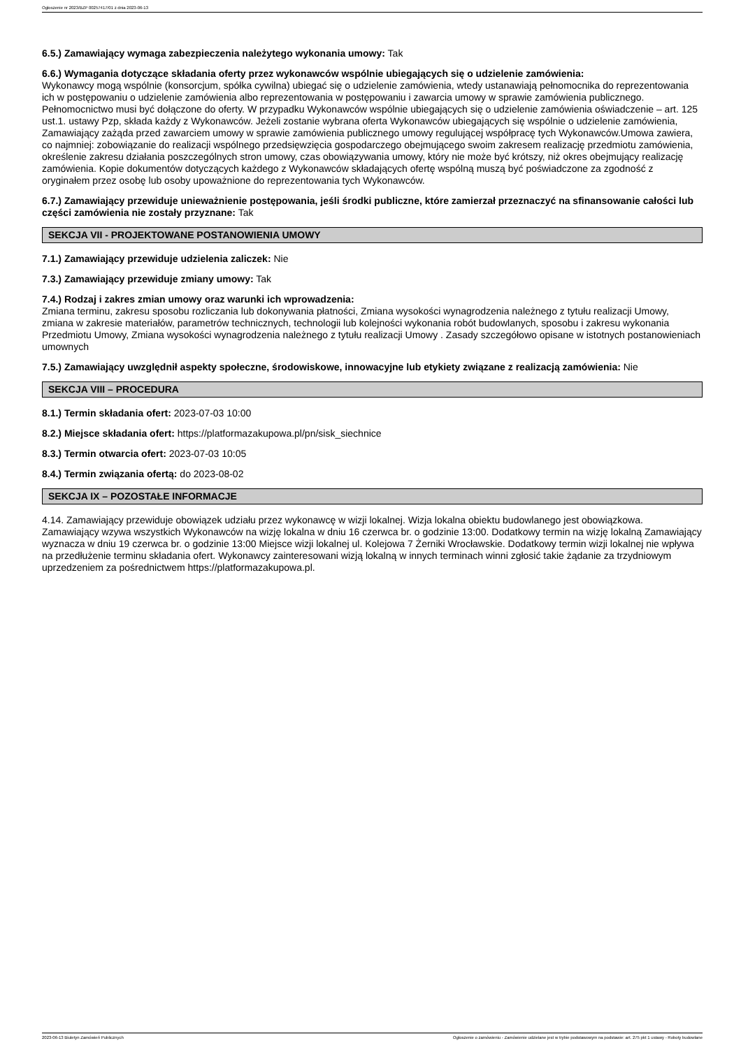Ogłoszenie nr 2023/BZP 00257417/01 z dnia 2023-06-13
6.5.) Zamawiający wymaga zabezpieczenia należytego wykonania umowy: Tak
6.6.) Wymagania dotyczące składania oferty przez wykonawców wspólnie ubiegających się o udzielenie zamówienia:
Wykonawcy mogą wspólnie (konsorcjum, spółka cywilna) ubiegać się o udzielenie zamówienia, wtedy ustanawiają pełnomocnika do reprezentowania ich w postępowaniu o udzielenie zamówienia albo reprezentowania w postępowaniu i zawarcia umowy w sprawie zamówienia publicznego. Pełnomocnictwo musi być dołączone do oferty. W przypadku Wykonawców wspólnie ubiegających się o udzielenie zamówienia oświadczenie – art. 125 ust.1. ustawy Pzp, składa każdy z Wykonawców. Jeżeli zostanie wybrana oferta Wykonawców ubiegających się wspólnie o udzielenie zamówienia, Zamawiający zażąda przed zawarciem umowy w sprawie zamówienia publicznego umowy regulującej współpracę tych Wykonawców.Umowa zawiera, co najmniej: zobowiązanie do realizacji wspólnego przedsięwzięcia gospodarczego obejmującego swoim zakresem realizację przedmiotu zamówienia, określenie zakresu działania poszczególnych stron umowy, czas obowiązywania umowy, który nie może być krótszy, niż okres obejmujący realizację zamówienia. Kopie dokumentów dotyczących każdego z Wykonawców składających ofertę wspólną muszą być poświadczone za zgodność z oryginałem przez osobę lub osoby upoważnione do reprezentowania tych Wykonawców.
6.7.) Zamawiający przewiduje unieważnienie postępowania, jeśli środki publiczne, które zamierzał przeznaczyć na sfinansowanie całości lub części zamówienia nie zostały przyznane: Tak
SEKCJA VII - PROJEKTOWANE POSTANOWIENIA UMOWY
7.1.) Zamawiający przewiduje udzielenia zaliczek: Nie
7.3.) Zamawiający przewiduje zmiany umowy: Tak
7.4.) Rodzaj i zakres zmian umowy oraz warunki ich wprowadzenia:
Zmiana terminu, zakresu sposobu rozliczania lub dokonywania płatności, Zmiana wysokości wynagrodzenia należnego z tytułu realizacji Umowy, zmiana w zakresie materiałów, parametrów technicznych, technologii lub kolejności wykonania robót budowlanych, sposobu i zakresu wykonania Przedmiotu Umowy, Zmiana wysokości wynagrodzenia należnego z tytułu realizacji Umowy . Zasady szczegółowo opisane w istotnych postanowieniach umownych
7.5.) Zamawiający uwzględnił aspekty społeczne, środowiskowe, innowacyjne lub etykiety związane z realizacją zamówienia: Nie
SEKCJA VIII – PROCEDURA
8.1.) Termin składania ofert: 2023-07-03 10:00
8.2.) Miejsce składania ofert: https://platformazakupowa.pl/pn/sisk_siechnice
8.3.) Termin otwarcia ofert: 2023-07-03 10:05
8.4.) Termin związania ofertą: do 2023-08-02
SEKCJA IX – POZOSTAŁE INFORMACJE
4.14. Zamawiający przewiduje obowiązek udziału przez wykonawcę w wizji lokalnej. Wizja lokalna obiektu budowlanego jest obowiązkowa. Zamawiający wzywa wszystkich Wykonawców na wizję lokalna w dniu 16 czerwca br. o godzinie 13:00. Dodatkowy termin na wizję lokalną Zamawiający wyznacza w dniu 19 czerwca br. o godzinie 13:00 Miejsce wizji lokalnej ul. Kolejowa 7 Żerniki Wrocławskie. Dodatkowy termin wizji lokalnej nie wpływa na przedłużenie terminu składania ofert. Wykonawcy zainteresowani wizją lokalną w innych terminach winni zgłosić takie żądanie za trzydniowym uprzedzeniem za pośrednictwem https://platformazakupowa.pl.
2023-06-13 Biuletyn Zamówień Publicznych Ogłoszenie o zamówieniu - Zamówienie udzielane jest w trybie podstawowym na podstawie: art. 275 pkt 1 ustawy - Roboty budowlane